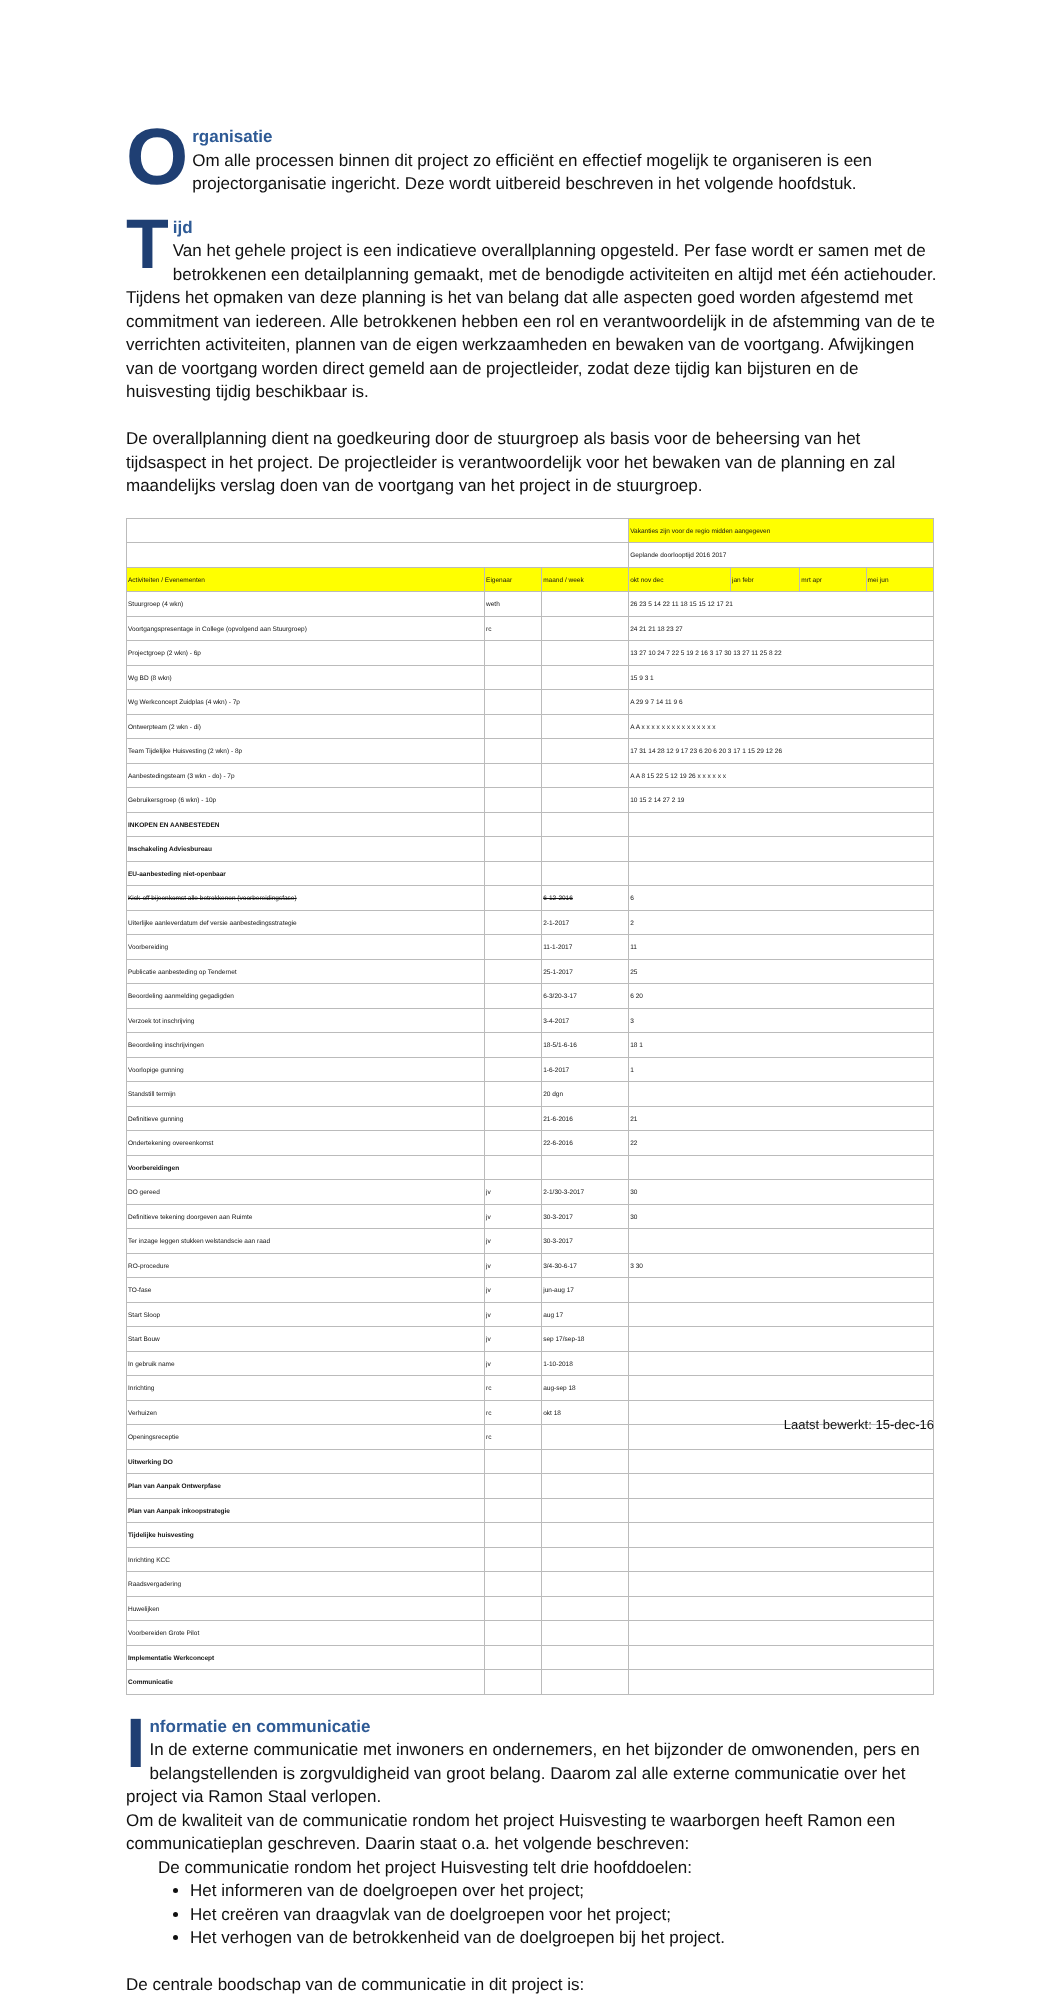O
rganisatie
Om alle processen binnen dit project zo efficiënt en effectief mogelijk te organiseren is een projectorganisatie ingericht. Deze wordt uitbereid beschreven in het volgende hoofdstuk.
T
ijd
Van het gehele project is een indicatieve overallplanning opgesteld. Per fase wordt er samen met de betrokkenen een detailplanning gemaakt, met de benodigde activiteiten en altijd met één actiehouder. Tijdens het opmaken van deze planning is het van belang dat alle aspecten goed worden afgestemd met commitment van iedereen. Alle betrokkenen hebben een rol en verantwoordelijk in de afstemming van de te verrichten activiteiten, plannen van de eigen werkzaamheden en bewaken van de voortgang. Afwijkingen van de voortgang worden direct gemeld aan de projectleider, zodat deze tijdig kan bijsturen en de huisvesting tijdig beschikbaar is.
De overallplanning dient na goedkeuring door de stuurgroep als basis voor de beheersing van het tijdsaspect in het project. De projectleider is verantwoordelijk voor het bewaken van de planning en zal maandelijks verslag doen van de voortgang van het project in de stuurgroep.
| | | | Vakanties zijn voor de regio midden aangegeven | | | |
| | | | Geplande doorlooptijd 2016 2017 | | | |
| Activiteiten / Evenementen | Eigenaar | maand / week | okt nov dec | jan febr | mrt apr | mei jun |
| Stuurgroep (4 wkn) | weth | | 26 23 5 14 22 11 18 15 15 12 17 21 | | | |
| Voortgangspresentage in College (opvolgend aan Stuurgroep) | rc | | 24 21 21 18 23 27 | | | |
| Projectgroep (2 wkn) - 6p | | | 13 27 10 24 7 22 5 19 2 16 3 17 30 13 27 11 25 8 22 | | | |
| Wg BD (8 wkn) | | | 15 9 3 1 | | | |
| Wg Werkconcept Zuidplas (4 wkn) - 7p | | | A 29 9 7 14 11 9 6 | | | |
| Ontwerpteam (2 wkn - di) | | | A A x x x x x x x x x x x x x x x | | | |
| Team Tijdelijke Huisvesting (2 wkn) - 8p | | | 17 31 14 28 12 9 17 23 6 20 6 20 3 17 1 15 29 12 26 | | | |
| Aanbestedingsteam (3 wkn - do) - 7p | | | A A 8 15 22 5 12 19 26 x x x x x x | | | |
| Gebruikersgroep (6 wkn) - 10p | | | 10 15 2 14 27 2 19 | | | |
| INKOPEN EN AANBESTEDEN | | | | | | |
| Inschakeling Adviesbureau | | | | | | |
| EU-aanbesteding niet-openbaar | | | | | | |
| Kick-off bijeenkomst alle betrokkenen (voorbereidingsfase) | | 6-12-2016 | 6 | | | |
| Uiterlijke aanleverdatum def versie aanbestedingsstrategie | | 2-1-2017 | 2 | | | |
| Voorbereiding | | 11-1-2017 | 11 | | | |
| Publicatie aanbesteding op Tendernet | | 25-1-2017 | 25 | | | |
| Beoordeling aanmelding gegadigden | | 6-3/20-3-17 | 6 20 | | | |
| Verzoek tot inschrijving | | 3-4-2017 | 3 | | | |
| Beoordeling inschrijvingen | | 18-5/1-6-16 | 18 1 | | | |
| Voorlopige gunning | | 1-6-2017 | 1 | | | |
| Standstill termijn | | 20 dgn | | | | |
| Definitieve gunning | | 21-6-2016 | 21 | | | |
| Ondertekening overeenkomst | | 22-6-2016 | 22 | | | |
| Voorbereidingen | | | | | | |
| DO gereed | jv | 2-1/30-3-2017 | 30 | | | |
| Definitieve tekening doorgeven aan Ruimte | jv | 30-3-2017 | 30 | | | |
| Ter inzage leggen stukken welstandscie aan raad | jv | 30-3-2017 | | | | |
| RO-procedure | jv | 3/4-30-6-17 | 3 30 | | | |
| TO-fase | jv | jun-aug 17 | | | | |
| Start Sloop | jv | aug 17 | | | | |
| Start Bouw | jv | sep 17/sep-18 | | | | |
| In gebruik name | jv | 1-10-2018 | | | | |
| Inrichting | rc | aug-sep 18 | | | | |
| Verhuizen | rc | okt 18 | | | | |
| Openingsreceptie | rc | | | | | |
| Uitwerking DO | | | | | | |
| Plan van Aanpak Ontwerpfase | | | | | | |
| Plan van Aanpak inkoopstrategie | | | | | | |
| Tijdelijke huisvesting | | | | | | |
| Inrichting KCC | | | | | | |
| Raadsvergadering | | | | | | |
| Huwelijken | | | | | | |
| Voorbereiden Grote Pilot | | | | | | |
| Implementatie Werkconcept | | | | | | |
| Communicatie | | | | | | |
I
nformatie en communicatie
In de externe communicatie met inwoners en ondernemers, en het bijzonder de omwonenden, pers en belangstellenden is zorgvuldigheid van groot belang. Daarom zal alle externe communicatie over het project via Ramon Staal verlopen.
Om de kwaliteit van de communicatie rondom het project Huisvesting te waarborgen heeft Ramon een communicatieplan geschreven. Daarin staat o.a. het volgende beschreven:
De communicatie rondom het project Huisvesting telt drie hoofddoelen:
Het informeren van de doelgroepen over het project;
Het creëren van draagvlak van de doelgroepen voor het project;
Het verhogen van de betrokkenheid van de doelgroepen bij het project.
De centrale boodschap van de communicatie in dit project is:
Laatst bewerkt: 15-dec-16